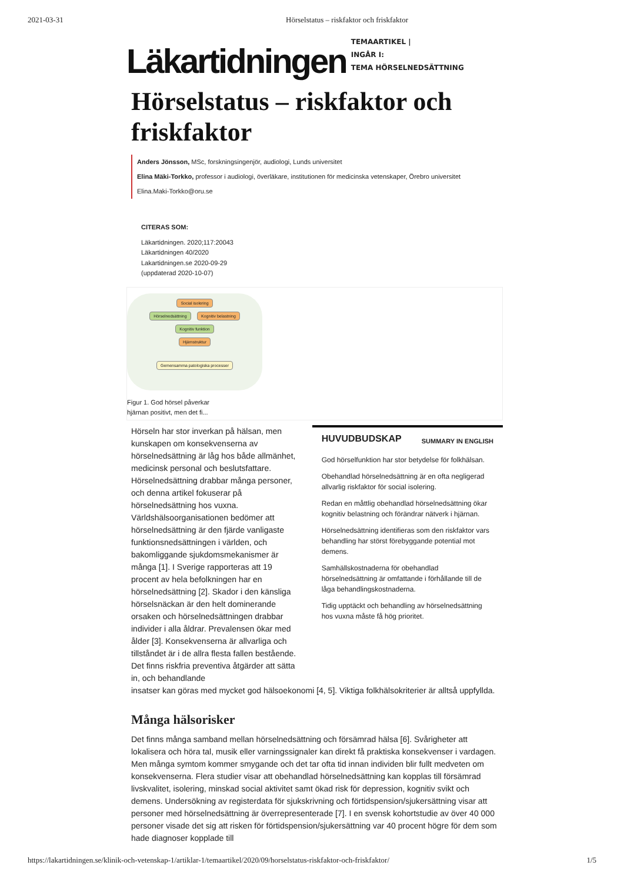2021-03-31 Hörselstatus – riskfaktor och friskfaktor
Läkartidningen
TEMAARTIKEL |
INGÅR I:
TEMA HÖRSELNEDSÄTTNING
Hörselstatus – riskfaktor och friskfaktor
Anders Jönsson, MSc, forskningsingenjör, audiologi, Lunds universitet
Elina Mäki-Torkko, professor i audiologi, överläkare, institutionen för medicinska vetenskaper, Örebro universitet
Elina.Maki-Torkko@oru.se
CITERAS SOM:
Läkartidningen. 2020;117:20043
Läkartidningen 40/2020
Lakartidningen.se 2020-09-29
(uppdaterad 2020-10-07)
Social isolering
Hörselnedsättning Kognitiv belastning Kognitiv funktion
Hjärnstruktur
Gemensamma patologiska processer
Figur 1. God hörsel påverkar hjärnan positivt, men det fi...
Hörseln har stor inverkan på hälsan, men kunskapen om konsekvenserna av hörselnedsättning är låg hos både allmänhet, medicinsk personal och beslutsfattare. Hörselnedsättning drabbar många personer, och denna artikel fokuserar på hörselnedsättning hos vuxna. Världshälsoorganisationen bedömer att hörselnedsättning är den fjärde vanligaste funktionsnedsättningen i världen, och bakomliggande sjukdomsmekanismer är många [1]. I Sverige rapporteras att 19 procent av hela befolkningen har en hörselnedsättning [2]. Skador i den känsliga hörselsnäckan är den helt dominerande orsaken och hörselnedsättningen drabbar individer i alla åldrar. Prevalensen ökar med ålder [3]. Konsekvenserna är allvarliga och tillståndet är i de allra flesta fallen bestående. Det finns riskfria preventiva åtgärder att sätta in, och behandlande
HUVUDBUDSKAP SUMMARY IN ENGLISH
God hörselfunktion har stor betydelse för folkhälsan.
Obehandlad hörselnedsättning är en ofta negligerad allvarlig riskfaktor för social isolering.
Redan en måttlig obehandlad hörselnedsättning ökar kognitiv belastning och förändrar nätverk i hjärnan.
Hörselnedsättning identifieras som den riskfaktor vars behandling har störst förebyggande potential mot demens.
Samhällskostnaderna för obehandlad hörselnedsättning är omfattande i förhållande till de låga behandlingskostnaderna.
Tidig upptäckt och behandling av hörselnedsättning hos vuxna måste få hög prioritet.
insatser kan göras med mycket god hälsoekonomi [4, 5]. Viktiga folkhälsokriterier är alltså uppfyllda.
Många hälsorisker
Det finns många samband mellan hörselnedsättning och försämrad hälsa [6]. Svårigheter att lokalisera och höra tal, musik eller varningssignaler kan direkt få praktiska konsekvenser i vardagen. Men många symtom kommer smygande och det tar ofta tid innan individen blir fullt medveten om konsekvenserna. Flera studier visar att obehandlad hörselnedsättning kan kopplas till försämrad livskvalitet, isolering, minskad social aktivitet samt ökad risk för depression, kognitiv svikt och demens. Undersökning av registerdata för sjukskrivning och förtidspension/sjukersättning visar att personer med hörselnedsättning är överrepresenterade [7]. I en svensk kohortstudie av över 40 000 personer visade det sig att risken för förtidspension/sjukersättning var 40 procent högre för dem som hade diagnoser kopplade till
https://lakartidningen.se/klinik-och-vetenskap-1/artiklar-1/temaartikel/2020/09/horselstatus-riskfaktor-och-friskfaktor/ 1/5